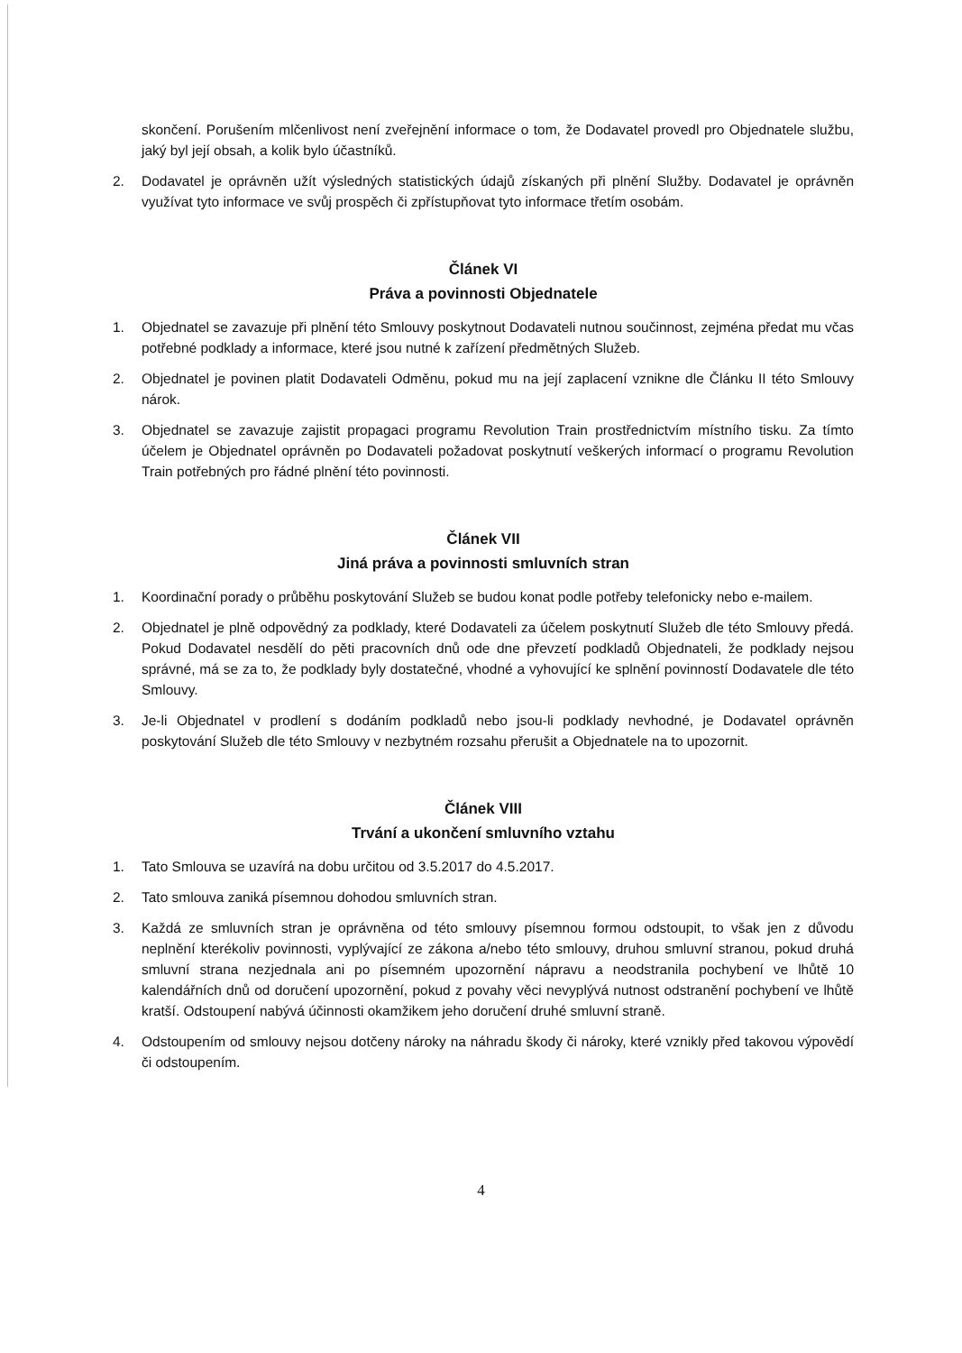skončení. Porušením mlčenlivost není zveřejnění informace o tom, že Dodavatel provedl pro Objednatele službu, jaký byl její obsah, a kolik bylo účastníků.
2. Dodavatel je oprávněn užít výsledných statistických údajů získaných při plnění Služby. Dodavatel je oprávněn využívat tyto informace ve svůj prospěch či zpřístupňovat tyto informace třetím osobám.
Článek VI
Práva a povinnosti Objednatele
1. Objednatel se zavazuje při plnění této Smlouvy poskytnout Dodavateli nutnou součinnost, zejména předat mu včas potřebné podklady a informace, které jsou nutné k zařízení předmětných Služeb.
2. Objednatel je povinen platit Dodavateli Odměnu, pokud mu na její zaplacení vznikne dle Článku II této Smlouvy nárok.
3. Objednatel se zavazuje zajistit propagaci programu Revolution Train prostřednictvím místního tisku. Za tímto účelem je Objednatel oprávněn po Dodavateli požadovat poskytnutí veškerých informací o programu Revolution Train potřebných pro řádné plnění této povinnosti.
Článek VII
Jiná práva a povinnosti smluvních stran
1. Koordinační porady o průběhu poskytování Služeb se budou konat podle potřeby telefonicky nebo e-mailem.
2. Objednatel je plně odpovědný za podklady, které Dodavateli za účelem poskytnutí Služeb dle této Smlouvy předá. Pokud Dodavatel nesdělí do pěti pracovních dnů ode dne převzetí podkladů Objednateli, že podklady nejsou správné, má se za to, že podklady byly dostatečné, vhodné a vyhovující ke splnění povinností Dodavatele dle této Smlouvy.
3. Je-li Objednatel v prodlení s dodáním podkladů nebo jsou-li podklady nevhodné, je Dodavatel oprávněn poskytování Služeb dle této Smlouvy v nezbytném rozsahu přerušit a Objednatele na to upozornit.
Článek VIII
Trvání a ukončení smluvního vztahu
1. Tato Smlouva se uzavírá na dobu určitou od 3.5.2017 do 4.5.2017.
2. Tato smlouva zaniká písemnou dohodou smluvních stran.
3. Každá ze smluvních stran je oprávněna od této smlouvy písemnou formou odstoupit, to však jen z důvodu neplnění kterékoliv povinnosti, vyplývající ze zákona a/nebo této smlouvy, druhou smluvní stranou, pokud druhá smluvní strana nezjednala ani po písemném upozornění nápravu a neodstranila pochybení ve lhůtě 10 kalendářních dnů od doručení upozornění, pokud z povahy věci nevyplývá nutnost odstranění pochybení ve lhůtě kratší. Odstoupení nabývá účinnosti okamžikem jeho doručení druhé smluvní straně.
4. Odstoupením od smlouvy nejsou dotčeny nároky na náhradu škody či nároky, které vznikly před takovou výpovědí či odstoupením.
4